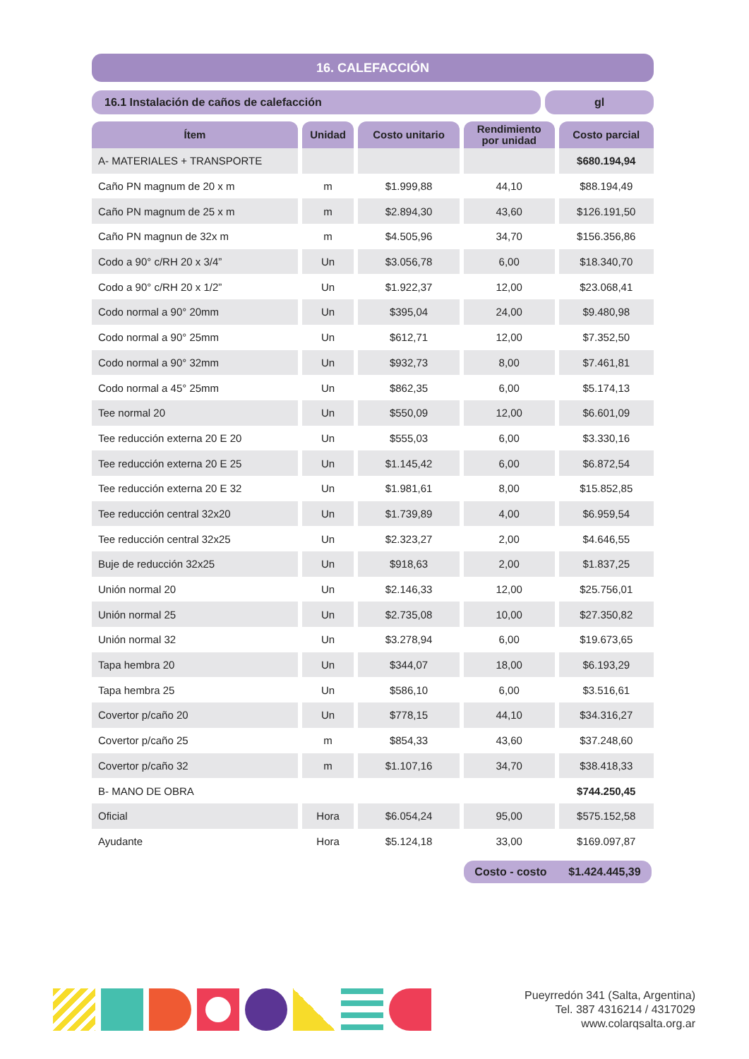16. CALEFACCIÓN
16.1 Instalación de caños de calefacción
gl
| Ítem | Unidad | Costo unitario | Rendimiento por unidad | Costo parcial |
| --- | --- | --- | --- | --- |
| A- MATERIALES + TRANSPORTE | | | | $680.194,94 |
| Caño PN magnum de 20 x m | m | $1.999,88 | 44,10 | $88.194,49 |
| Caño PN magnum de 25 x m | m | $2.894,30 | 43,60 | $126.191,50 |
| Caño PN magnun de 32x m | m | $4.505,96 | 34,70 | $156.356,86 |
| Codo a 90° c/RH 20 x 3/4” | Un | $3.056,78 | 6,00 | $18.340,70 |
| Codo a 90° c/RH 20 x 1/2” | Un | $1.922,37 | 12,00 | $23.068,41 |
| Codo normal a 90° 20mm | Un | $395,04 | 24,00 | $9.480,98 |
| Codo normal a 90° 25mm | Un | $612,71 | 12,00 | $7.352,50 |
| Codo normal a 90° 32mm | Un | $932,73 | 8,00 | $7.461,81 |
| Codo normal a 45° 25mm | Un | $862,35 | 6,00 | $5.174,13 |
| Tee normal 20 | Un | $550,09 | 12,00 | $6.601,09 |
| Tee reducción externa 20 E 20 | Un | $555,03 | 6,00 | $3.330,16 |
| Tee reducción externa 20 E 25 | Un | $1.145,42 | 6,00 | $6.872,54 |
| Tee reducción externa 20 E 32 | Un | $1.981,61 | 8,00 | $15.852,85 |
| Tee reducción central 32x20 | Un | $1.739,89 | 4,00 | $6.959,54 |
| Tee reducción central 32x25 | Un | $2.323,27 | 2,00 | $4.646,55 |
| Buje de reducción 32x25 | Un | $918,63 | 2,00 | $1.837,25 |
| Unión normal 20 | Un | $2.146,33 | 12,00 | $25.756,01 |
| Unión normal 25 | Un | $2.735,08 | 10,00 | $27.350,82 |
| Unión normal 32 | Un | $3.278,94 | 6,00 | $19.673,65 |
| Tapa hembra 20 | Un | $344,07 | 18,00 | $6.193,29 |
| Tapa hembra 25 | Un | $586,10 | 6,00 | $3.516,61 |
| Covertor p/caño 20 | Un | $778,15 | 44,10 | $34.316,27 |
| Covertor p/caño 25 | m | $854,33 | 43,60 | $37.248,60 |
| Covertor p/caño 32 | m | $1.107,16 | 34,70 | $38.418,33 |
| B- MANO DE OBRA | | | | $744.250,45 |
| Oficial | Hora | $6.054,24 | 95,00 | $575.152,58 |
| Ayudante | Hora | $5.124,18 | 33,00 | $169.097,87 |
Costo - costo $1.424.445,39
Pueyrredón 341 (Salta, Argentina)
Tel. 387 4316214 / 4317029
www.colarqsalta.org.ar